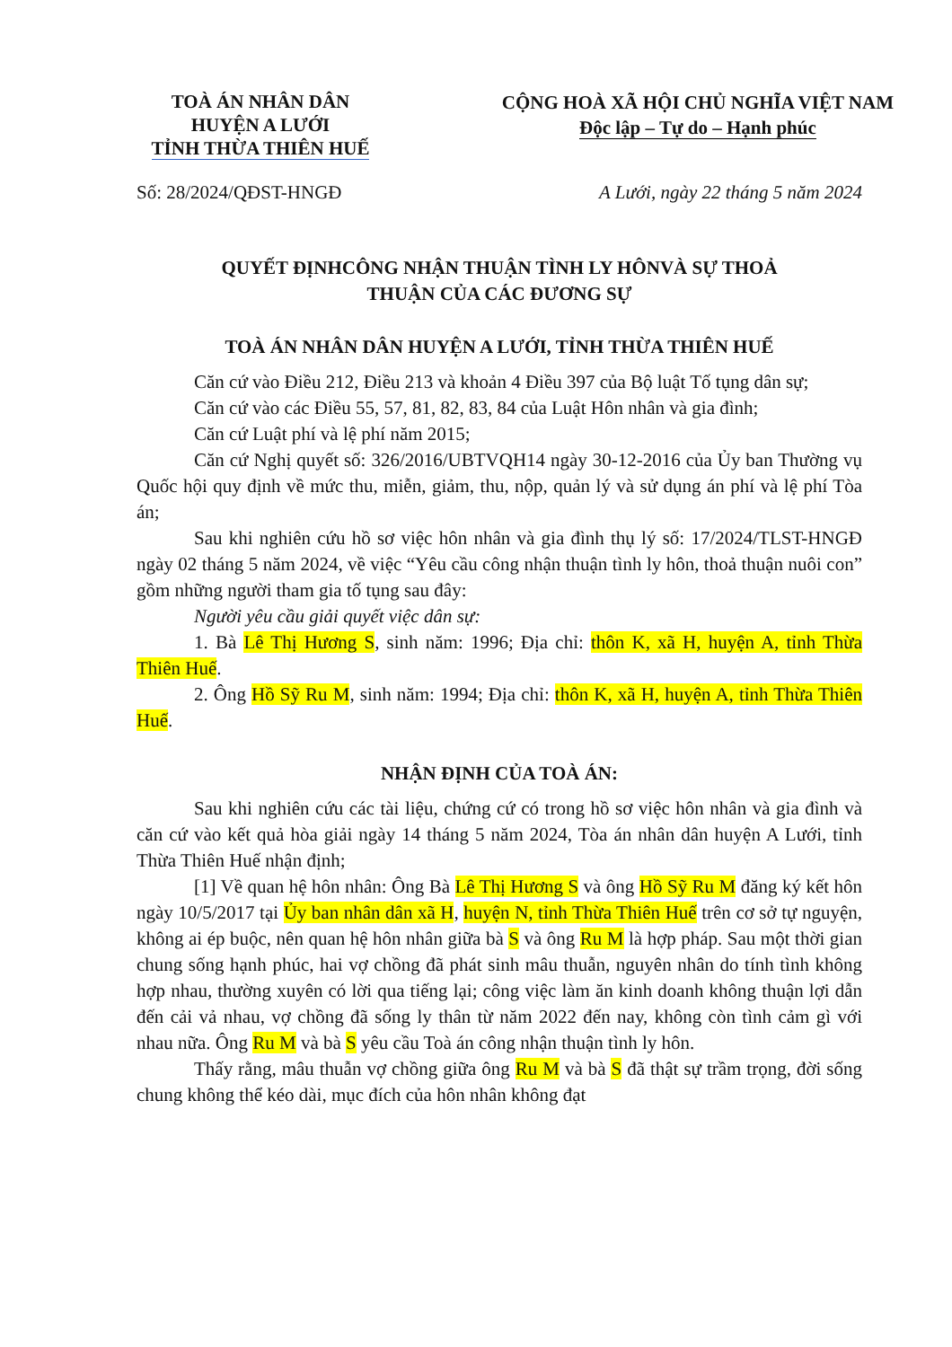TOÀ ÁN NHÂN DÂN
HUYỆN A LƯỚI
TỈNH THỪA THIÊN HUẾ
CỘNG HOÀ XÃ HỘI CHỦ NGHĨA VIỆT NAM
Độc lập – Tự do – Hạnh phúc
Số: 28/2024/QĐST-HNGĐ A Lưới, ngày 22 tháng 5 năm 2024
QUYẾT ĐỊNHCÔNG NHẬN THUẬN TÌNH LY HÔNVÀ SỰ THOẢ
THUẬN CỦA CÁC ĐƯƠNG SỰ
TOÀ ÁN NHÂN DÂN HUYỆN A LƯỚI, TỈNH THỪA THIÊN HUẾ
Căn cứ vào Điều 212, Điều 213 và khoản 4 Điều 397 của Bộ luật Tố tụng dân sự;
Căn cứ vào các Điều 55, 57, 81, 82, 83, 84 của Luật Hôn nhân và gia đình;
Căn cứ Luật phí và lệ phí năm 2015;
Căn cứ Nghị quyết số: 326/2016/UBTVQH14 ngày 30-12-2016 của Ủy ban Thường vụ Quốc hội quy định về mức thu, miễn, giảm, thu, nộp, quản lý và sử dụng án phí và lệ phí Tòa án;
Sau khi nghiên cứu hồ sơ việc hôn nhân và gia đình thụ lý số: 17/2024/TLST-HNGĐ ngày 02 tháng 5 năm 2024, về việc “Yêu cầu công nhận thuận tình ly hôn, thoả thuận nuôi con” gồm những người tham gia tố tụng sau đây:
Người yêu cầu giải quyết việc dân sự:
1. Bà Lê Thị Hương S, sinh năm: 1996; Địa chỉ: thôn K, xã H, huyện A, tỉnh Thừa Thiên Huế.
2. Ông Hồ Sỹ Ru M, sinh năm: 1994; Địa chỉ: thôn K, xã H, huyện A, tỉnh Thừa Thiên Huế.
NHẬN ĐỊNH CỦA TOÀ ÁN:
Sau khi nghiên cứu các tài liệu, chứng cứ có trong hồ sơ việc hôn nhân và gia đình và căn cứ vào kết quả hòa giải ngày 14 tháng 5 năm 2024, Tòa án nhân dân huyện A Lưới, tỉnh Thừa Thiên Huế nhận định;
[1] Về quan hệ hôn nhân: Ông Bà Lê Thị Hương S và ông Hồ Sỹ Ru M đăng ký kết hôn ngày 10/5/2017 tại Ủy ban nhân dân xã H, huyện N, tỉnh Thừa Thiên Huế trên cơ sở tự nguyện, không ai ép buộc, nên quan hệ hôn nhân giữa bà S và ông Ru M là hợp pháp. Sau một thời gian chung sống hạnh phúc, hai vợ chồng đã phát sinh mâu thuẫn, nguyên nhân do tính tình không hợp nhau, thường xuyên có lời qua tiếng lại; công việc làm ăn kinh doanh không thuận lợi dẫn đến cải vả nhau, vợ chồng đã sống ly thân từ năm 2022 đến nay, không còn tình cảm gì với nhau nữa. Ông Ru M và bà S yêu cầu Toà án công nhận thuận tình ly hôn.
Thấy rằng, mâu thuẫn vợ chồng giữa ông Ru M và bà S đã thật sự trầm trọng, đời sống chung không thể kéo dài, mục đích của hôn nhân không đạt